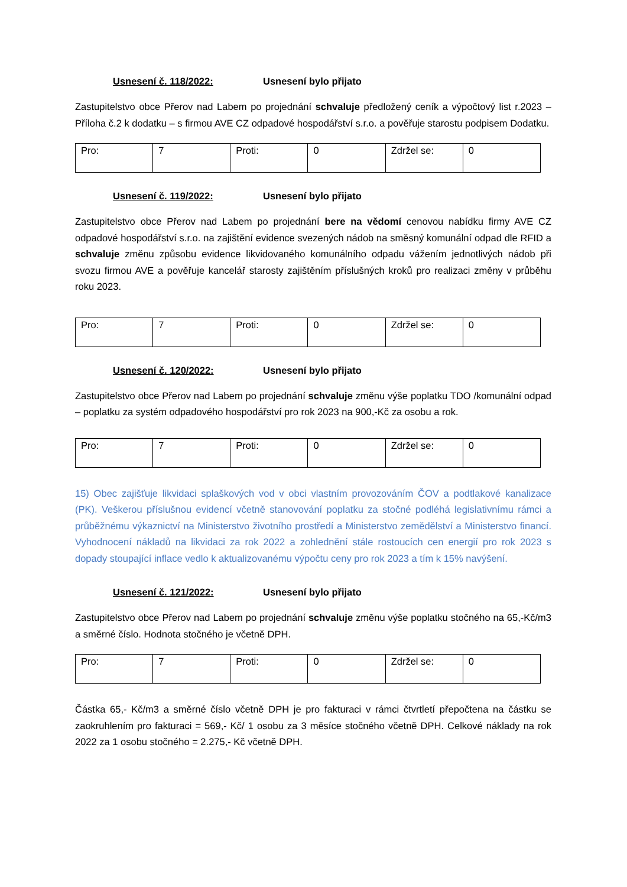Usnesení č. 118/2022: Usnesení bylo přijato
Zastupitelstvo obce Přerov nad Labem po projednání schvaluje předložený ceník a výpočtový list r.2023 – Příloha č.2 k dodatku – s firmou AVE CZ odpadové hospodářství s.r.o. a pověřuje starostu podpisem Dodatku.
| Pro: | 7 | Proti: | 0 | Zdržel se: | 0 |
Usnesení č. 119/2022: Usnesení bylo přijato
Zastupitelstvo obce Přerov nad Labem po projednání bere na vědomí cenovou nabídku firmy AVE CZ odpadové hospodářství s.r.o. na zajištění evidence svezených nádob na směsný komunální odpad dle RFID a schvaluje změnu způsobu evidence likvidovaného komunálního odpadu vážením jednotlivých nádob při svozu firmou AVE a pověřuje kancelář starosty zajištěním příslušných kroků pro realizaci změny v průběhu roku 2023.
| Pro: | 7 | Proti: | 0 | Zdržel se: | 0 |
Usnesení č. 120/2022: Usnesení bylo přijato
Zastupitelstvo obce Přerov nad Labem po projednání schvaluje změnu výše poplatku TDO /komunální odpad – poplatku za systém odpadového hospodářství pro rok 2023 na 900,-Kč za osobu a rok.
| Pro: | 7 | Proti: | 0 | Zdržel se: | 0 |
15) Obec zajišťuje likvidaci splaškových vod v obci vlastním provozováním ČOV a podtlakové kanalizace (PK). Veškerou příslušnou evidencí včetně stanovování poplatku za stočné podléhá legislativnímu rámci a průběžnému výkaznictví na Ministerstvo životního prostředí a Ministerstvo zemědělství a Ministerstvo financí. Vyhodnocení nákladů na likvidaci za rok 2022 a zohlednění stále rostoucích cen energií pro rok 2023 s dopady stoupající inflace vedlo k aktualizovanému výpočtu ceny pro rok 2023 a tím k 15% navýšení.
Usnesení č. 121/2022: Usnesení bylo přijato
Zastupitelstvo obce Přerov nad Labem po projednání schvaluje změnu výše poplatku stočného na 65,-Kč/m3 a směrné číslo. Hodnota stočného je včetně DPH.
| Pro: | 7 | Proti: | 0 | Zdržel se: | 0 |
Částka 65,- Kč/m3 a směrné číslo včetně DPH je pro fakturaci v rámci čtvrtletí přepočtena na částku se zaokruhlením pro fakturaci = 569,- Kč/ 1 osobu za 3 měsíce stočného včetně DPH. Celkové náklady na rok 2022 za 1 osobu stočného = 2.275,- Kč včetně DPH.